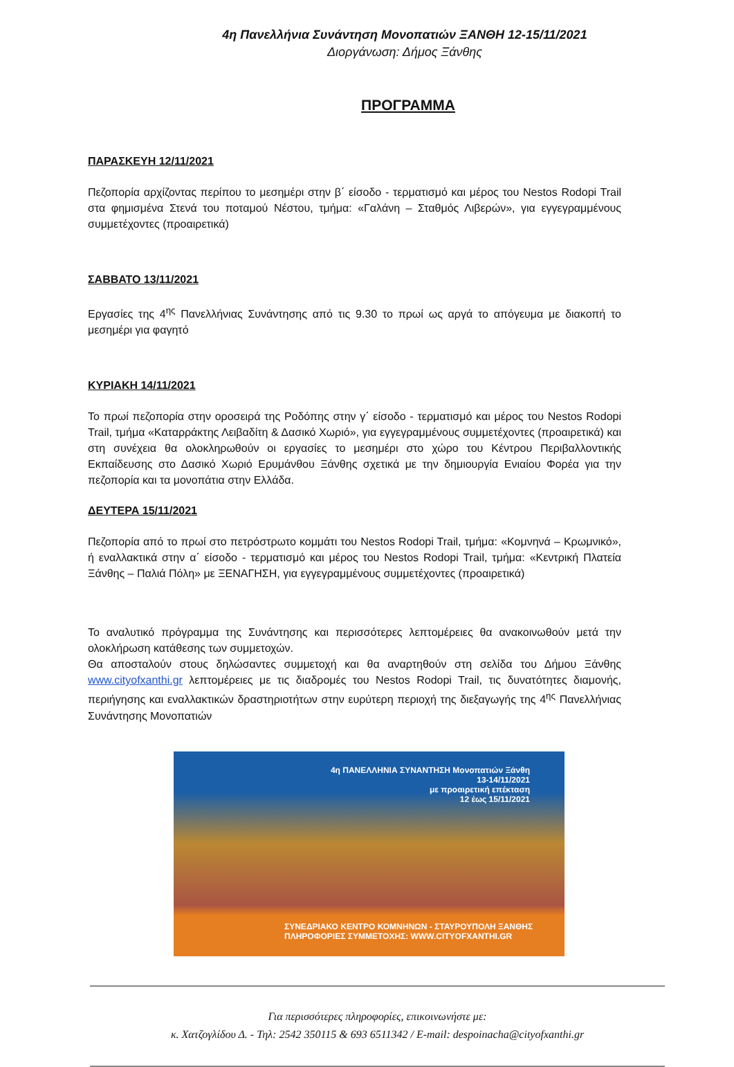4η Πανελλήνια Συνάντηση Μονοπατιών ΞΑΝΘΗ 12-15/11/2021
Διοργάνωση: Δήμος Ξάνθης
ΠΡΟΓΡΑΜΜΑ
ΠΑΡΑΣΚΕΥΗ 12/11/2021
Πεζοπορία αρχίζοντας περίπου το μεσημέρι στην β΄ είσοδο - τερματισμό και μέρος του Nestos Rodopi Trail στα φημισμένα Στενά του ποταμού Νέστου, τμήμα: «Γαλάνη – Σταθμός Λιβερών», για εγγεγραμμένους συμμετέχοντες (προαιρετικά)
ΣΑΒΒΑΤΟ 13/11/2021
Εργασίες της 4<sup>ης</sup> Πανελλήνιας Συνάντησης από τις 9.30 το πρωί ως αργά το απόγευμα με διακοπή το μεσημέρι για φαγητό
ΚΥΡΙΑΚΗ 14/11/2021
Το πρωί πεζοπορία στην οροσειρά της Ροδόπης στην γ΄ είσοδο - τερματισμό και μέρος του Nestos Rodopi Trail, τμήμα «Καταρράκτης Λειβαδίτη & Δασικό Χωριό», για εγγεγραμμένους συμμετέχοντες (προαιρετικά) και στη συνέχεια θα ολοκληρωθούν οι εργασίες το μεσημέρι στο χώρο του Κέντρου Περιβαλλοντικής Εκπαίδευσης στο Δασικό Χωριό Ερυμάνθου Ξάνθης σχετικά με την δημιουργία Ενιαίου Φορέα για την πεζοπορία και τα μονοπάτια στην Ελλάδα.
ΔΕΥΤΕΡΑ 15/11/2021
Πεζοπορία από το πρωί στο πετρόστρωτο κομμάτι του Nestos Rodopi Trail, τμήμα: «Κομνηνά – Κρωμνικό», ή εναλλακτικά στην α΄ είσοδο - τερματισμό και μέρος του Nestos Rodopi Trail, τμήμα: «Κεντρική Πλατεία Ξάνθης – Παλιά Πόλη» με ΞΕΝΑΓΗΣΗ, για εγγεγραμμένους συμμετέχοντες (προαιρετικά)
Το αναλυτικό πρόγραμμα της Συνάντησης και περισσότερες λεπτομέρειες θα ανακοινωθούν μετά την ολοκλήρωση κατάθεσης των συμμετοχών.
Θα αποσταλούν στους δηλώσαντες συμμετοχή και θα αναρτηθούν στη σελίδα του Δήμου Ξάνθης www.cityofxanthi.gr λεπτομέρειες με τις διαδρομές του Nestos Rodopi Trail, τις δυνατότητες διαμονής, περιήγησης και εναλλακτικών δραστηριοτήτων στην ευρύτερη περιοχή της διεξαγωγής της 4<sup>ης</sup> Πανελλήνιας Συνάντησης Μονοπατιών
4η ΠΑΝΕΛΛΗΝΙΑ ΣΥΝΑΝΤΗΣΗ Μονοπατιών Ξάνθη
13-14/11/2021
με προαιρετική επέκταση
12 έως 15/11/2021
ΣΥΝΕΔΡΙΑΚΟ ΚΕΝΤΡΟ ΚΟΜΝΗΝΩΝ - ΣΤΑΥΡΟΥΠΟΛΗ ΞΑΝΘΗΣ
ΠΛΗΡΟΦΟΡΙΕΣ ΣΥΜΜΕΤΟΧΗΣ: WWW.CITYOFXANTHI.GR
Για περισσότερες πληροφορίες, επικοινωνήστε με:
κ. Χατζογλίδου Δ. - Τηλ: 2542 350115 & 693 6511342 / E-mail: despoinacha@cityofxanthi.gr